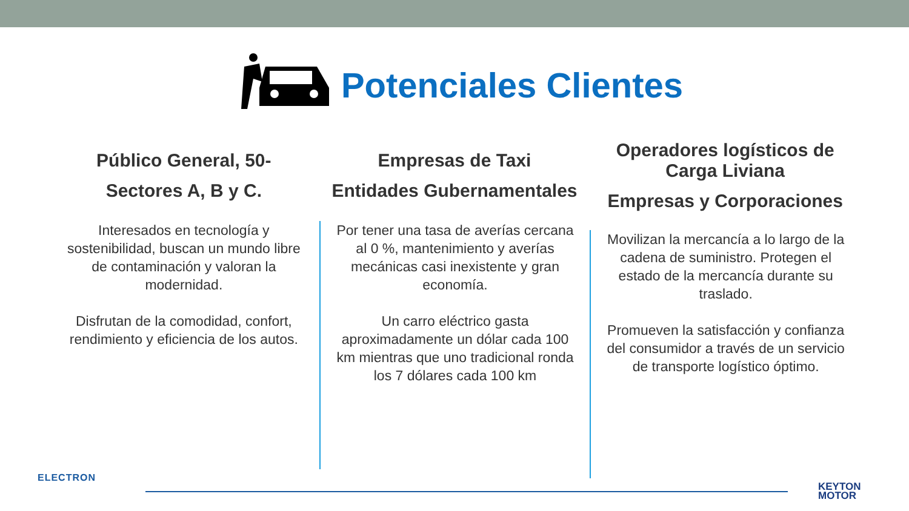Potenciales Clientes
Público General, 50-
Sectores A, B y C.
Interesados en tecnología y sostenibilidad, buscan un mundo libre de contaminación y valoran la modernidad.
Disfrutan de la comodidad, confort, rendimiento y eficiencia de los autos.
Empresas de Taxi
Entidades Gubernamentales
Por tener una tasa de averías cercana al 0 %, mantenimiento y averías mecánicas casi inexistente y gran economía.
Un carro eléctrico gasta aproximadamente un dólar cada 100 km mientras que uno tradicional ronda los 7 dólares cada 100 km
Operadores logísticos de Carga Liviana
Empresas y Corporaciones
Movilizan la mercancía a lo largo de la cadena de suministro. Protegen el estado de la mercancía durante su traslado.
Promueven la satisfacción y confianza del consumidor a través de un servicio de transporte logístico óptimo.
ELECTRON
KEYTON
MOTOR